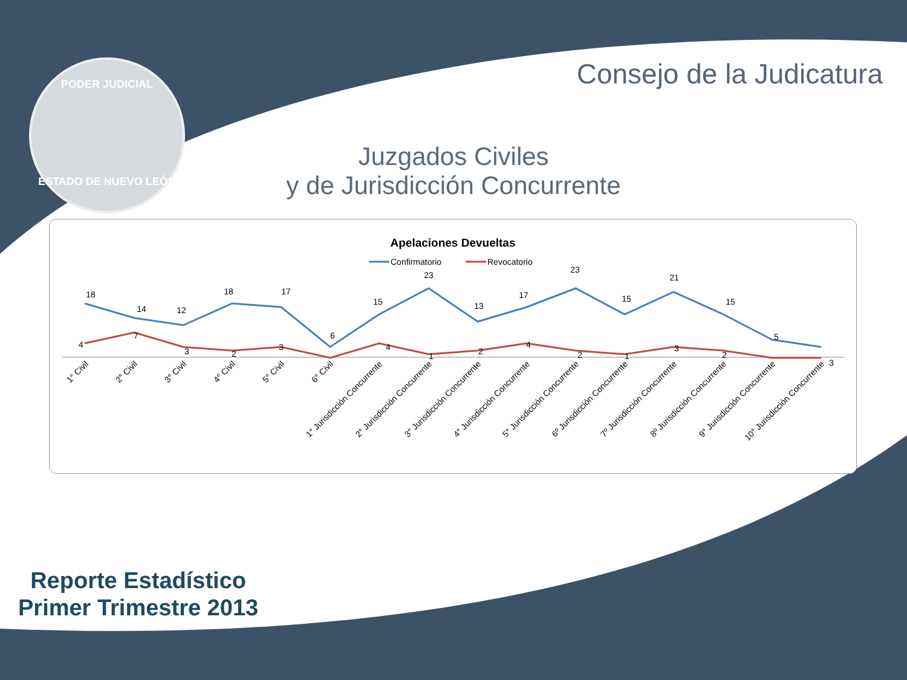PODER JUDICIAL
ESTADO DE NUEVO LEÓN
Consejo de la Judicatura
Juzgados Civiles
y de Jurisdicción Concurrente
Apelaciones Devueltas
Confirmatorio
Revocatorio
18
14
12
18
17
6
15
23
13
17
23
15
21
15
5
3
4
7
3
2
3
4
1
2
4
2
1
3
2
1° Civil
2° Civil
3° Civil
4° Civil
5° Civil
6° Civil
1° Jurisdicción Concurrente
2° Jurisdicción Concurrente
3° Jurisdicción Concurrente
4° Jurisdicción Concurrente
5° Jurisdicción Concurrente
6º Jurisdicción Concurrente
7º Jurisdicción Concurrente
8º Jurisdicción Concurrente
9° Jurisdicción Concurrente
10° Jurisdicción Concurrente
Reporte Estadístico
Primer Trimestre 2013